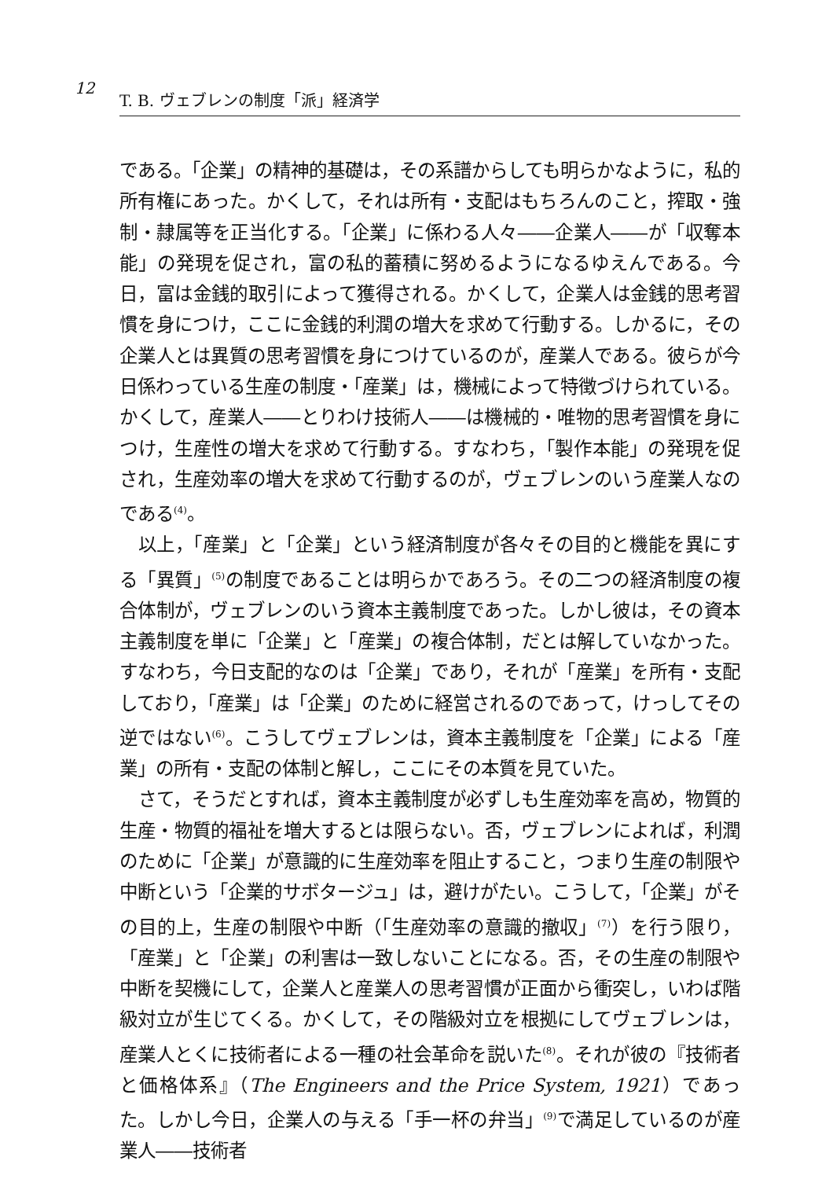12
T. B. ヴェブレンの制度「派」経済学
である。「企業」の精神的基礎は，その系譜からしても明らかなように，私的所有権にあった。かくして，それは所有・支配はもちろんのこと，搾取・強制・隷属等を正当化する。「企業」に係わる人々――企業人――が「収奪本能」の発現を促され，富の私的蓄積に努めるようになるゆえんである。今日，富は金銭的取引によって獲得される。かくして，企業人は金銭的思考習慣を身につけ，ここに金銭的利潤の増大を求めて行動する。しかるに，その企業人とは異質の思考習慣を身につけているのが，産業人である。彼らが今日係わっている生産の制度・「産業」は，機械によって特徴づけられている。かくして，産業人――とりわけ技術人――は機械的・唯物的思考習慣を身につけ，生産性の増大を求めて行動する。すなわち，「製作本能」の発現を促され，生産効率の増大を求めて行動するのが，ヴェブレンのいう産業人なのである<sup>(4)</sup>。
以上，「産業」と「企業」という経済制度が各々その目的と機能を異にする「異質」<sup>(5)</sup>の制度であることは明らかであろう。その二つの経済制度の複合体制が，ヴェブレンのいう資本主義制度であった。しかし彼は，その資本主義制度を単に「企業」と「産業」の複合体制，だとは解していなかった。すなわち，今日支配的なのは「企業」であり，それが「産業」を所有・支配しており，「産業」は「企業」のために経営されるのであって，けっしてその逆ではない<sup>(6)</sup>。こうしてヴェブレンは，資本主義制度を「企業」による「産業」の所有・支配の体制と解し，ここにその本質を見ていた。
さて，そうだとすれば，資本主義制度が必ずしも生産効率を高め，物質的生産・物質的福祉を増大するとは限らない。否，ヴェブレンによれば，利潤のために「企業」が意識的に生産効率を阻止すること，つまり生産の制限や中断という「企業的サボタージュ」は，避けがたい。こうして，「企業」がその目的上，生産の制限や中断（「生産効率の意識的撤収」<sup>(7)</sup>）を行う限り，「産業」と「企業」の利害は一致しないことになる。否，その生産の制限や中断を契機にして，企業人と産業人の思考習慣が正面から衝突し，いわば階級対立が生じてくる。かくして，その階級対立を根拠にしてヴェブレンは，産業人とくに技術者による一種の社会革命を説いた<sup>(8)</sup>。それが彼の『技術者と価格体系』（The Engineers and the Price System, 1921）であった。しかし今日，企業人の与える「手一杯の弁当」<sup>(9)</sup>で満足しているのが産業人――技術者